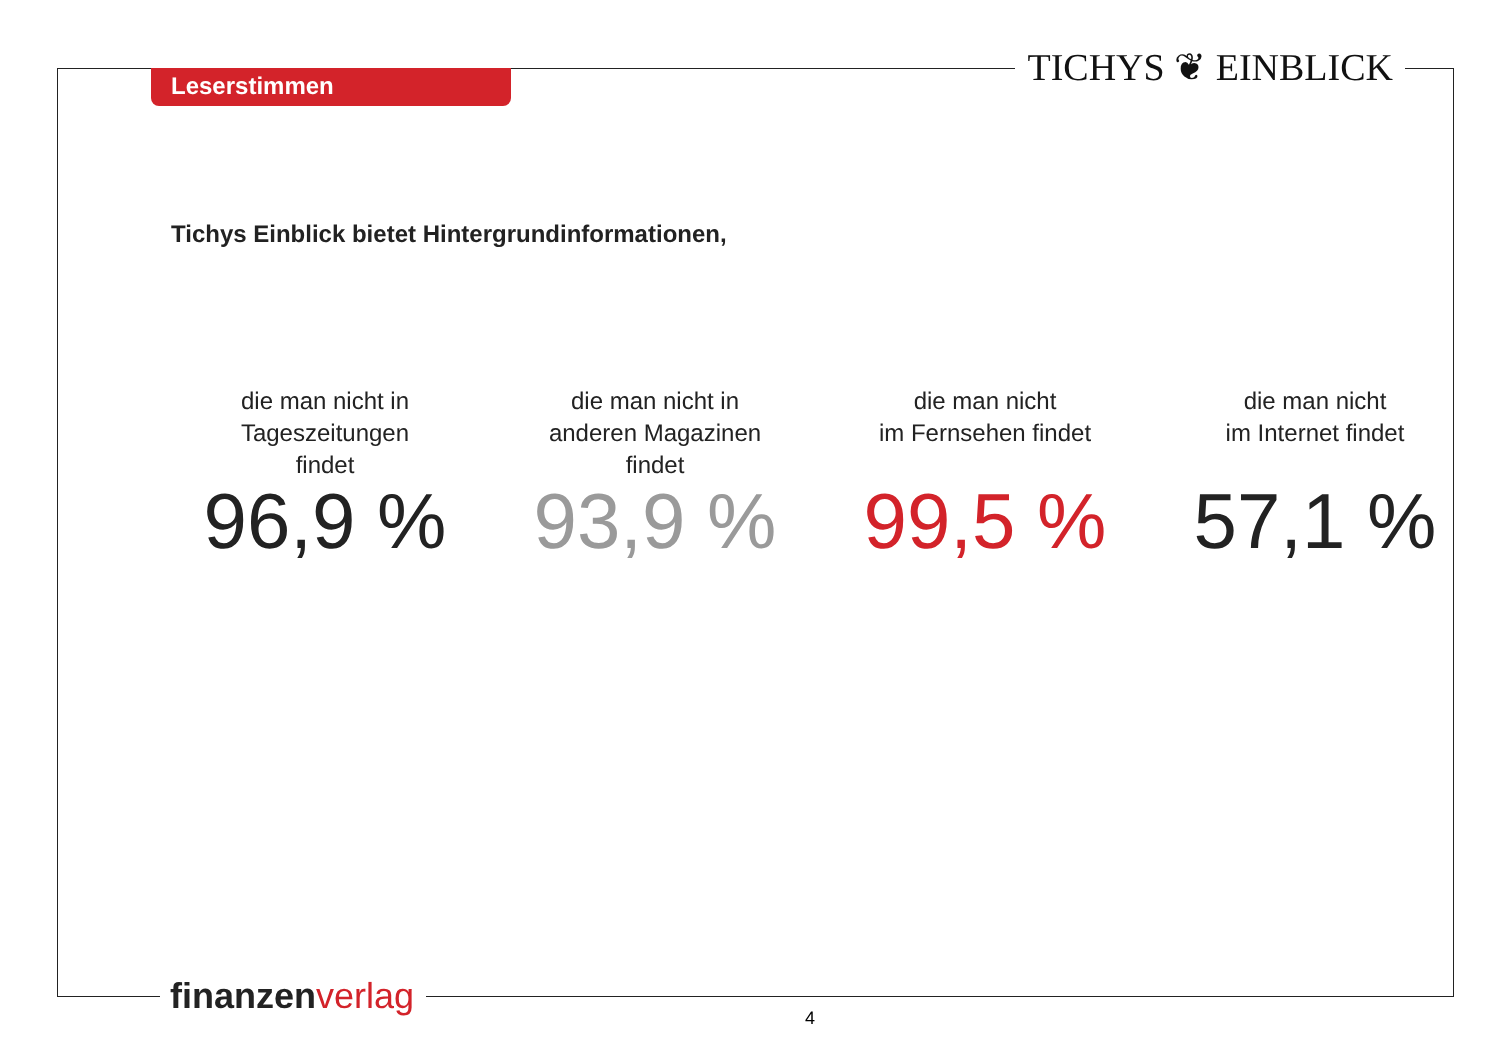Leserstimmen TICHYS ❦ EINBLICK
Tichys Einblick bietet Hintergrundinformationen,
die man nicht in
Tageszeitungen
findet
96,9 %
die man nicht in
anderen Magazinen
findet
93,9 %
die man nicht
im Fernsehen findet
99,5 %
die man nicht
im Internet findet
57,1 %
finanzen verlag
4